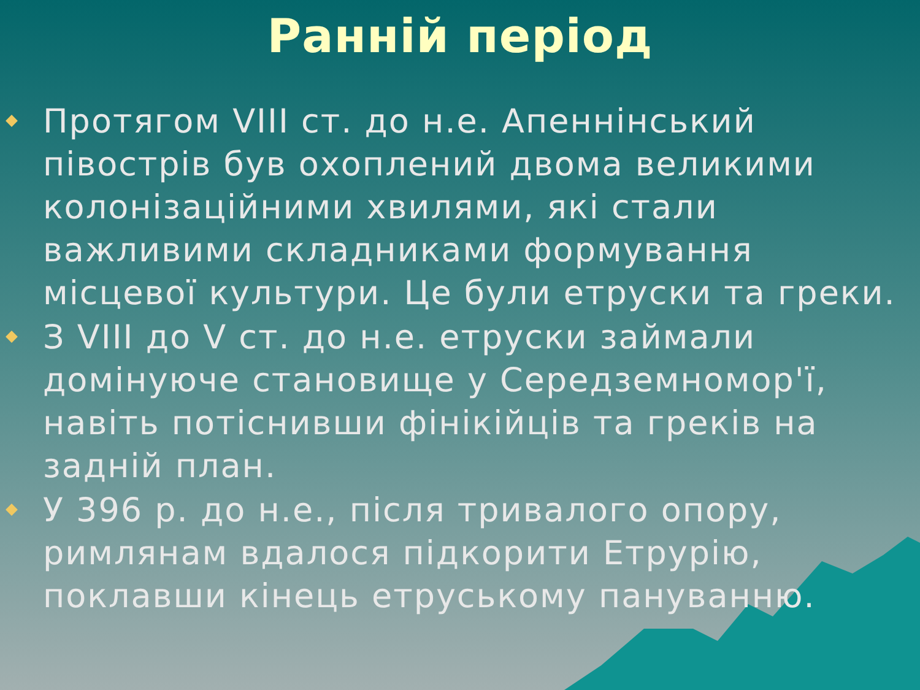Ранній період
Протягом VIII ст. до н.е. Апеннінський півострів був охоплений двома великими колонізаційними хвилями, які стали важливими складниками формування місцевої культури. Це були етруски та греки.
З VIII до V ст. до н.е. етруски займали домінуюче становище у Середземномор'ї, навіть потіснивши фінікійців та греків на задній план.
У 396 р. до н.е., після тривалого опору, римлянам вдалося підкорити Етрурію, поклавши кінець етруському пануванню.